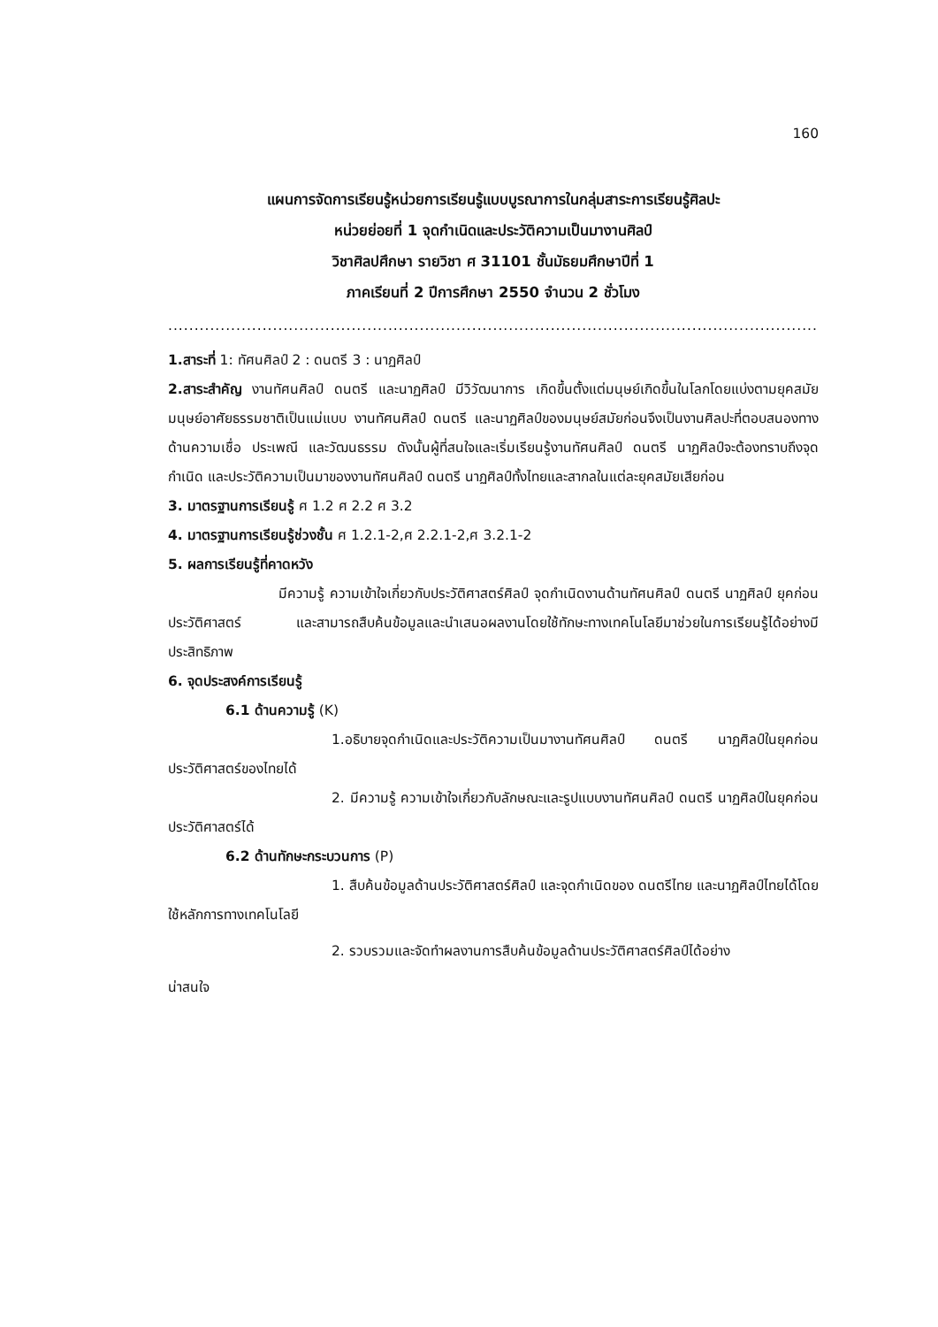160
แผนการจัดการเรียนรู้หน่วยการเรียนรู้แบบบูรณาการในกลุ่มสาระการเรียนรู้ศิลปะ
หน่วยย่อยที่ 1 จุดกำเนิดและประวัติความเป็นมางานศิลป์
วิชาศิลปศึกษา รายวิชา ศ 31101 ชั้นมัธยมศึกษาปีที่ 1
ภาคเรียนที่ 2 ปีการศึกษา 2550 จำนวน 2 ชั่วโมง
..............................................................................................................................
1.สาระที่ 1: ทัศนศิลป์ 2 : ดนตรี 3 : นาฏศิลป์
2.สาระสำคัญ งานทัศนศิลป์ ดนตรี และนาฏศิลป์ มีวิวัฒนาการ เกิดขึ้นตั้งแต่มนุษย์เกิดขึ้นในโลกโดยแบ่งตามยุคสมัย มนุษย์อาศัยธรรมชาติเป็นแม่แบบ งานทัศนศิลป์ ดนตรี และนาฏศิลป์ของมนุษย์สมัยก่อนจึงเป็นงานศิลปะที่ตอบสนองทางด้านความเชื่อ ประเพณี และวัฒนธรรม ดังนั้นผู้ที่สนใจและเริ่มเรียนรู้งานทัศนศิลป์ ดนตรี นาฏศิลป์จะต้องทราบถึงจุดกำเนิด และประวัติความเป็นมาของงานทัศนศิลป์ ดนตรี นาฏศิลป์ทั้งไทยและสากลในแต่ละยุคสมัยเสียก่อน
3. มาตรฐานการเรียนรู้ ศ 1.2 ศ 2.2 ศ 3.2
4. มาตรฐานการเรียนรู้ช่วงชั้น ศ 1.2.1-2,ศ 2.2.1-2,ศ 3.2.1-2
5. ผลการเรียนรู้ที่คาดหวัง
มีความรู้ ความเข้าใจเกี่ยวกับประวัติศาสตร์ศิลป์ จุดกำเนิดงานด้านทัศนศิลป์ ดนตรี นาฏศิลป์ ยุคก่อนประวัติศาสตร์ และสามารถสืบค้นข้อมูลและนำเสนอผลงานโดยใช้ทักษะทางเทคโนโลยีมาช่วยในการเรียนรู้ได้อย่างมีประสิทธิภาพ
6. จุดประสงค์การเรียนรู้
6.1 ด้านความรู้ (K)
1.อธิบายจุดกำเนิดและประวัติความเป็นมางานทัศนศิลป์ ดนตรี นาฏศิลป์ในยุคก่อนประวัติศาสตร์ของไทยได้
2. มีความรู้ ความเข้าใจเกี่ยวกับลักษณะและรูปแบบงานทัศนศิลป์ ดนตรี นาฏศิลป์ในยุคก่อนประวัติศาสตร์ได้
6.2 ด้านทักษะกระบวนการ (P)
1. สืบค้นข้อมูลด้านประวัติศาสตร์ศิลป์ และจุดกำเนิดของ ดนตรีไทย และนาฏศิลป์ไทยได้โดยใช้หลักการทางเทคโนโลยี
2. รวบรวมและจัดทำผลงานการสืบค้นข้อมูลด้านประวัติศาสตร์ศิลป์ได้อย่าง
น่าสนใจ